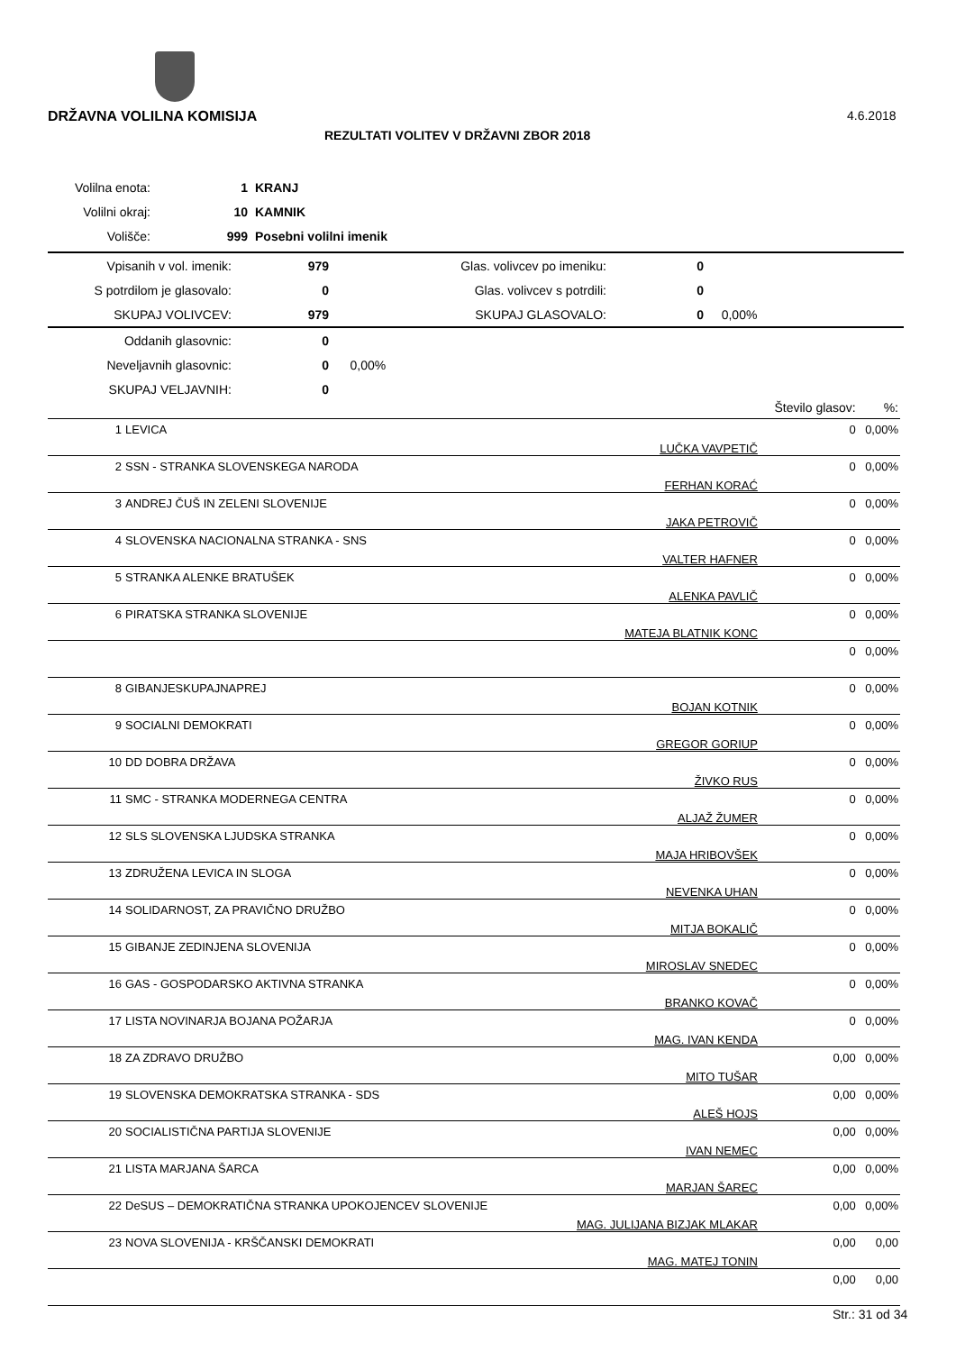DRŽAVNA VOLILNA KOMISIJA 4.6.2018
REZULTATI VOLITEV V DRŽAVNI ZBOR 2018
| Volilna enota: | 1 | KRANJ |
| Volilni okraj: | 10 | KAMNIK |
| Volišče: | 999 | Posebni volilni imenik |
| Vpisanih v vol. imenik: | 979 | Glas. volivcev po imeniku: | 0 | |
| S potrdilom je glasovalo: | 0 | Glas. volivcev s potrdili: | 0 | |
| SKUPAJ VOLIVCEV: | 979 | SKUPAJ GLASOVALO: | 0 | 0,00% |
| Oddanih glasovnic: | 0 | | | |
| Neveljavnih glasovnic: | 0 | 0,00% | | |
| SKUPAJ VELJAVNIH: | 0 | | | |
| | | | Število glasov: | %: |
| --- | --- | --- | --- | --- |
| 1 | LEVICA | LUČKA VAVPETIČ | 0 | 0,00% |
| 2 | SSN - STRANKA SLOVENSKEGA NARODA | FERHAN KORAĆ | 0 | 0,00% |
| 3 | ANDREJ ČUŠ IN ZELENI SLOVENIJE | JAKA PETROVIČ | 0 | 0,00% |
| 4 | SLOVENSKA NACIONALNA STRANKA - SNS | VALTER HAFNER | 0 | 0,00% |
| 5 | STRANKA ALENKE BRATUŠEK | ALENKA PAVLIČ | 0 | 0,00% |
| 6 | PIRATSKA STRANKA SLOVENIJE | MATEJA BLATNIK KONC | 0 | 0,00% |
| | | | 0 | 0,00% |
| 8 | GIBANJESKUPAJNAPREJ | BOJAN KOTNIK | 0 | 0,00% |
| 9 | SOCIALNI DEMOKRATI | GREGOR GORIUP | 0 | 0,00% |
| 10 | DD DOBRA DRŽAVA | ŽIVKO RUS | 0 | 0,00% |
| 11 | SMC - STRANKA MODERNEGA CENTRA | ALJAŽ ŽUMER | 0 | 0,00% |
| 12 | SLS SLOVENSKA LJUDSKA STRANKA | MAJA HRIBOVŠEK | 0 | 0,00% |
| 13 | ZDRUŽENA LEVICA IN SLOGA | NEVENKA UHAN | 0 | 0,00% |
| 14 | SOLIDARNOST, ZA PRAVIČNO DRUŽBO | MITJA BOKALIČ | 0 | 0,00% |
| 15 | GIBANJE ZEDINJENA SLOVENIJA | MIROSLAV SNEDEC | 0 | 0,00% |
| 16 | GAS - GOSPODARSKO AKTIVNA STRANKA | BRANKO KOVAČ | 0 | 0,00% |
| 17 | LISTA NOVINARJA BOJANA POŽARJA | MAG. IVAN KENDA | 0 | 0,00% |
| 18 | ZA ZDRAVO DRUŽBO | MITO TUŠAR | 0,00 | 0,00% |
| 19 | SLOVENSKA DEMOKRATSKA STRANKA - SDS | ALEŠ HOJS | 0,00 | 0,00% |
| 20 | SOCIALISTIČNA PARTIJA SLOVENIJE | IVAN NEMEC | 0,00 | 0,00% |
| 21 | LISTA MARJANA ŠARCA | MARJAN ŠAREC | 0,00 | 0,00% |
| 22 | DeSUS – DEMOKRATIČNA STRANKA UPOKOJENCEV SLOVENIJE | MAG. JULIJANA BIZJAK MLAKAR | 0,00 | 0,00% |
| 23 | NOVA SLOVENIJA - KRŠČANSKI DEMOKRATI | MAG. MATEJ TONIN | 0,00 | 0,00 |
| | | | 0,00 | 0,00 |
Str.: 31 od 34